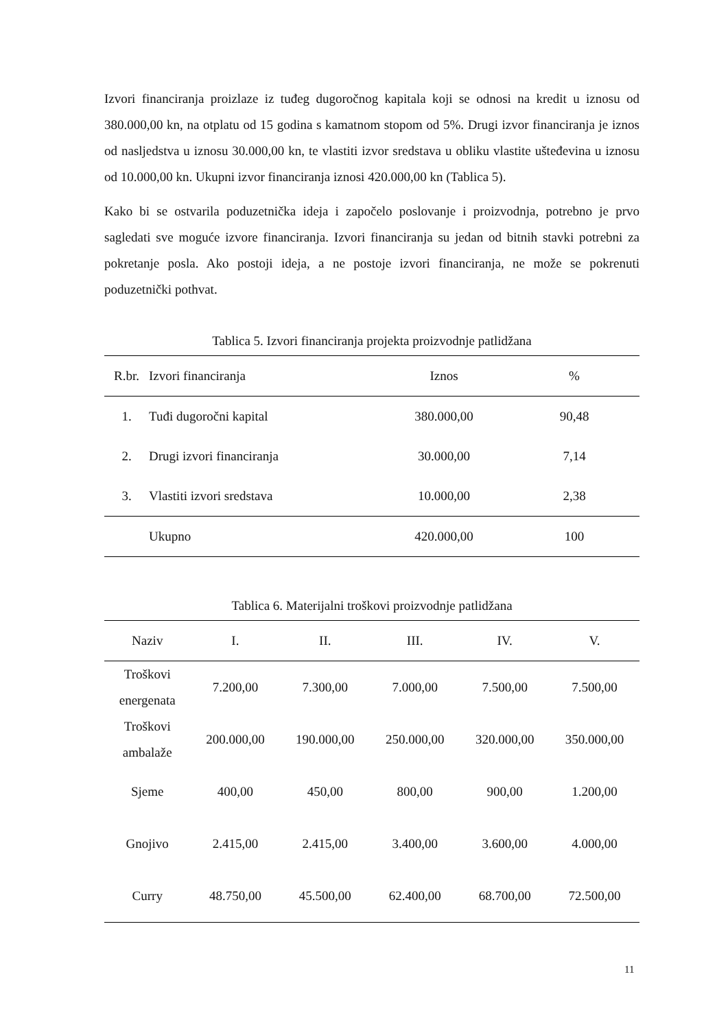Izvori financiranja proizlaze iz tuđeg dugoročnog kapitala koji se odnosi na kredit u iznosu od 380.000,00 kn, na otplatu od 15 godina s kamatnom stopom od 5%. Drugi izvor financiranja je iznos od nasljedstva u iznosu 30.000,00 kn, te vlastiti izvor sredstava u obliku vlastite ušteđevina u iznosu od 10.000,00 kn. Ukupni izvor financiranja iznosi 420.000,00 kn (Tablica 5).
Kako bi se ostvarila poduzetnička ideja i započelo poslovanje i proizvodnja, potrebno je prvo sagledati sve moguće izvore financiranja. Izvori financiranja su jedan od bitnih stavki potrebni za pokretanje posla. Ako postoji ideja, a ne postoje izvori financiranja, ne može se pokrenuti poduzetnički pothvat.
Tablica 5. Izvori financiranja projekta proizvodnje patlidžana
| R.br. | Izvori financiranja | Iznos | % |
| --- | --- | --- | --- |
| 1. | Tuđi dugoročni kapital | 380.000,00 | 90,48 |
| 2. | Drugi izvori financiranja | 30.000,00 | 7,14 |
| 3. | Vlastiti izvori sredstava | 10.000,00 | 2,38 |
| | Ukupno | 420.000,00 | 100 |
Tablica 6. Materijalni troškovi proizvodnje patlidžana
| Naziv | I. | II. | III. | IV. | V. |
| --- | --- | --- | --- | --- | --- |
| Troškovi energenata | 7.200,00 | 7.300,00 | 7.000,00 | 7.500,00 | 7.500,00 |
| Troškovi ambalaže | 200.000,00 | 190.000,00 | 250.000,00 | 320.000,00 | 350.000,00 |
| Sjeme | 400,00 | 450,00 | 800,00 | 900,00 | 1.200,00 |
| Gnojivo | 2.415,00 | 2.415,00 | 3.400,00 | 3.600,00 | 4.000,00 |
| Curry | 48.750,00 | 45.500,00 | 62.400,00 | 68.700,00 | 72.500,00 |
11